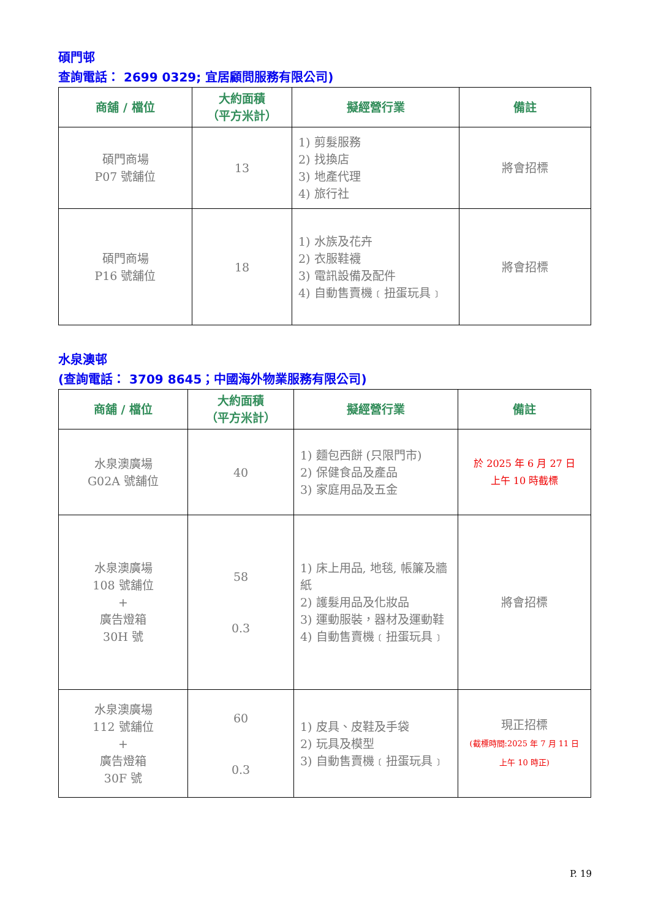碩門邨
查詢電話： 2699 0329; 宜居顧問服務有限公司)
| 商舖 / 檔位 | 大約面積 （平方米計） | 擬經營行業 | 備註 |
| --- | --- | --- | --- |
| 碩門商場 P07 號舖位 | 13 | 1) 剪髮服務 2) 找換店 3) 地產代理 4) 旅行社 | 將會招標 |
| 碩門商場 P16 號舖位 | 18 | 1) 水族及花卉 2) 衣服鞋襪 3) 電訊設備及配件 4) 自動售賣機﹝扭蛋玩具﹞ | 將會招標 |
水泉澳邨
(查詢電話： 3709 8645；中國海外物業服務有限公司)
| 商舖 / 檔位 | 大約面積 （平方米計） | 擬經營行業 | 備註 |
| --- | --- | --- | --- |
| 水泉澳廣場 G02A 號舖位 | 40 | 1) 麵包西餅 (只限門市) 2) 保健食品及產品 3) 家庭用品及五金 | 於 2025 年 6 月 27 日 上午 10 時截標 |
| 水泉澳廣場 108 號舖位 + 廣告燈箱 30H 號 | 58 0.3 | 1) 床上用品, 地毯, 帳簾及牆紙 2) 護髮用品及化妝品 3) 運動服裝，器材及運動鞋 4) 自動售賣機﹝扭蛋玩具﹞ | 將會招標 |
| 水泉澳廣場 112 號舖位 + 廣告燈箱 30F 號 | 60 0.3 | 1) 皮具、皮鞋及手袋 2) 玩具及模型 3) 自動售賣機﹝扭蛋玩具﹞ | 現正招標 (截標時間:2025 年 7 月 11 日 上午 10 時正) |
P. 19